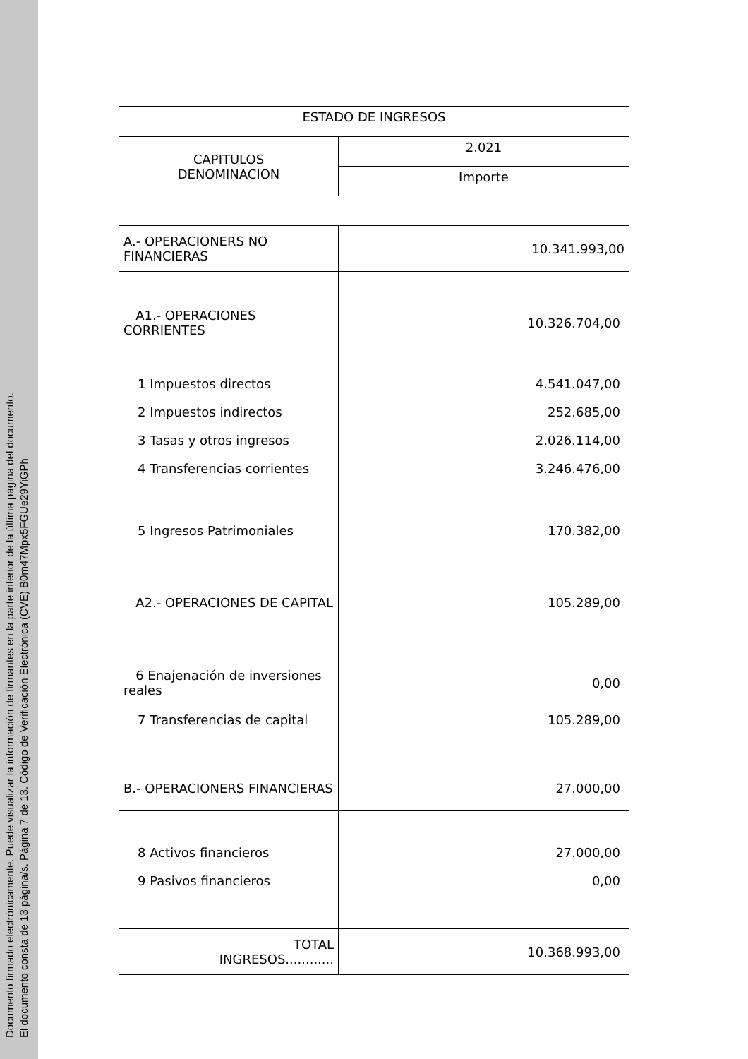Documento firmado electrónicamente. Puede visualizar la información de firmantes en la parte inferior de la última página del documento.
El documento consta de 13 página/s. Página 7 de 13. Código de Verificación Electrónica (CVE) B0m47Mpx5FGUe29YiGPh
| ESTADO DE INGRESOS | |
| CAPITULOS DENOMINACION | 2.021 |
| | Importe |
| A.- OPERACIONERS NO FINANCIERAS | 10.341.993,00 |
| A1.- OPERACIONES CORRIENTES | 10.326.704,00 |
| 1 Impuestos directos | 4.541.047,00 |
| 2 Impuestos indirectos | 252.685,00 |
| 3 Tasas y otros ingresos | 2.026.114,00 |
| 4 Transferencias corrientes | 3.246.476,00 |
| 5 Ingresos Patrimoniales | 170.382,00 |
| A2.- OPERACIONES DE CAPITAL | 105.289,00 |
| 6 Enajenación de inversiones reales | 0,00 |
| 7 Transferencias de capital | 105.289,00 |
| B.- OPERACIONERS FINANCIERAS | 27.000,00 |
| 8 Activos financieros | 27.000,00 |
| 9 Pasivos financieros | 0,00 |
| TOTAL INGRESOS............ | 10.368.993,00 |